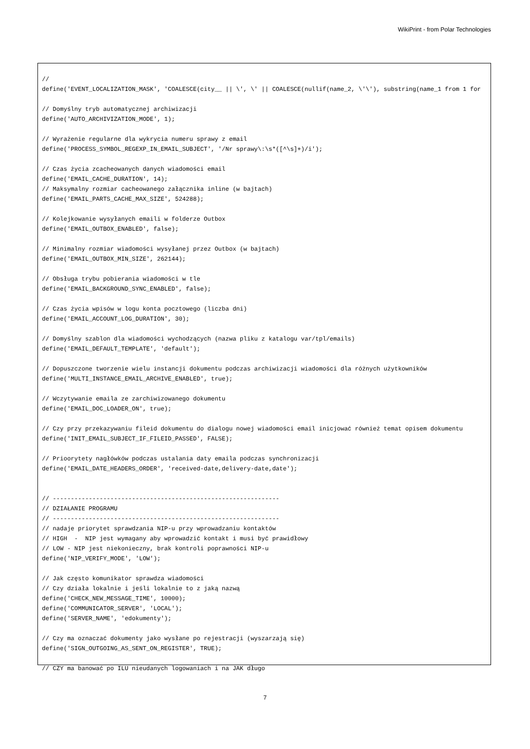WikiPrint - from Polar Technologies
//
define('EVENT_LOCALIZATION_MASK', 'COALESCE(city__ || \', \' || COALESCE(nullif(name_2, \'\'), substring(name_1 from 1 for

// Domyślny tryb automatycznej archiwizacji
define('AUTO_ARCHIVIZATION_MODE', 1);

// Wyrażenie regularne dla wykrycia numeru sprawy z email
define('PROCESS_SYMBOL_REGEXP_IN_EMAIL_SUBJECT', '/Nr sprawy\:\s*([^\s]+)/i');

// Czas życia zcacheowanych danych wiadomości email
define('EMAIL_CACHE_DURATION', 14);
// Maksymalny rozmiar cacheowanego załącznika inline (w bajtach)
define('EMAIL_PARTS_CACHE_MAX_SIZE', 524288);

// Kolejkowanie wysyłanych emaili w folderze Outbox
define('EMAIL_OUTBOX_ENABLED', false);

// Minimalny rozmiar wiadomości wysyłanej przez Outbox (w bajtach)
define('EMAIL_OUTBOX_MIN_SIZE', 262144);

// Obsługa trybu pobierania wiadomości w tle
define('EMAIL_BACKGROUND_SYNC_ENABLED', false);

// Czas życia wpisów w logu konta pocztowego (liczba dni)
define('EMAIL_ACCOUNT_LOG_DURATION', 30);

// Domyślny szablon dla wiadomości wychodzących (nazwa pliku z katalogu var/tpl/emails)
define('EMAIL_DEFAULT_TEMPLATE', 'default');

// Dopuszczone tworzenie wielu instancji dokumentu podczas archiwizacji wiadomości dla różnych użytkowników
define('MULTI_INSTANCE_EMAIL_ARCHIVE_ENABLED', true);

// Wczytywanie emaila ze zarchiwizowanego dokumentu
define('EMAIL_DOC_LOADER_ON', true);

// Czy przy przekazywaniu fileid dokumentu do dialogu nowej wiadomości email inicjować również temat opisem dokumentu
define('INIT_EMAIL_SUBJECT_IF_FILEID_PASSED', FALSE);

// Prioorytety nagłówków podczas ustalania daty emaila podczas synchronizacji
define('EMAIL_DATE_HEADERS_ORDER', 'received-date,delivery-date,date');


// ---------------------------------------------------------------
// DZIAŁANIE PROGRAMU
// ---------------------------------------------------------------
// nadaje priorytet sprawdzania NIP-u przy wprowadzaniu kontaktów
// HIGH  -  NIP jest wymagany aby wprowadzić kontakt i musi być prawidłowy
// LOW - NIP jest niekonieczny, brak kontroli poprawności NIP-u
define('NIP_VERIFY_MODE', 'LOW');

// Jak często komunikator sprawdza wiadomości
// Czy działa lokalnie i jeśli lokalnie to z jaką nazwą
define('CHECK_NEW_MESSAGE_TIME', 10000);
define('COMMUNICATOR_SERVER', 'LOCAL');
define('SERVER_NAME', 'edokumenty');

// Czy ma oznaczać dokumenty jako wysłane po rejestracji (wyszarzają się)
define('SIGN_OUTGOING_AS_SENT_ON_REGISTER', TRUE);

// CZY ma banować po ILU nieudanych logowaniach i na JAK długo
7